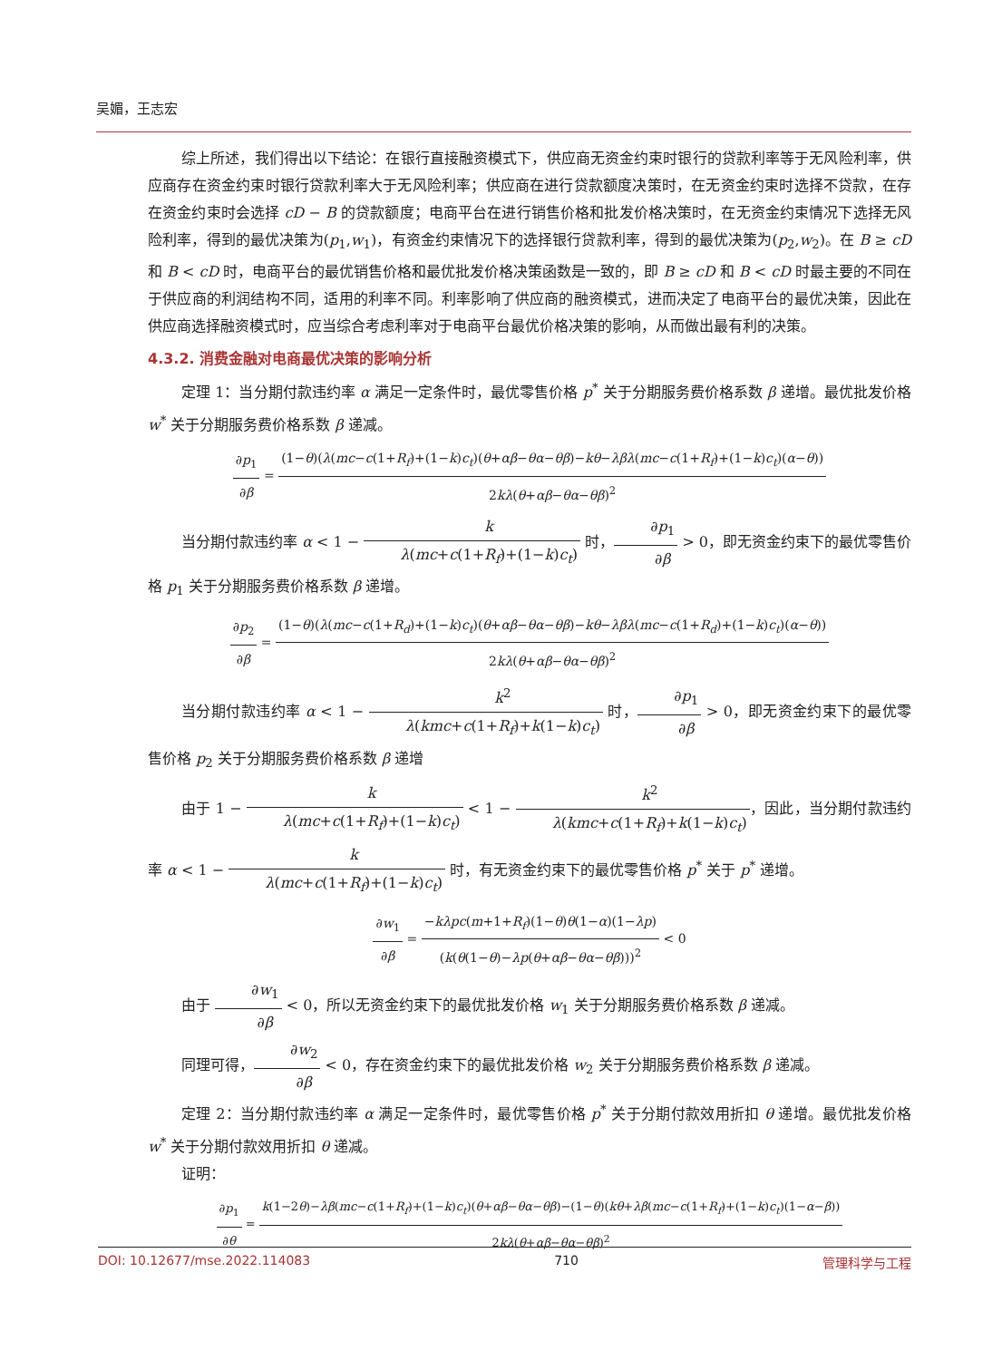吴媚，王志宏
综上所述，我们得出以下结论：在银行直接融资模式下，供应商无资金约束时银行的贷款利率等于无风险利率，供应商存在资金约束时银行贷款利率大于无风险利率；供应商在进行贷款额度决策时，在无资金约束时选择不贷款，在存在资金约束时会选择 cD − B 的贷款额度；电商平台在进行销售价格和批发价格决策时，在无资金约束情况下选择无风险利率，得到的最优决策为(p<sub>1</sub>,w<sub>1</sub>)，有资金约束情况下的选择银行贷款利率，得到的最优决策为(p<sub>2</sub>,w<sub>2</sub>)。在 B ≥ cD 和 B < cD 时，电商平台的最优销售价格和最优批发价格决策函数是一致的，即 B ≥ cD 和 B < cD 时最主要的不同在于供应商的利润结构不同，适用的利率不同。利率影响了供应商的融资模式，进而决定了电商平台的最优决策，因此在供应商选择融资模式时，应当综合考虑利率对于电商平台最优价格决策的影响，从而做出最有利的决策。
4.3.2. 消费金融对电商最优决策的影响分析
定理 1：当分期付款违约率 α 满足一定条件时，最优零售价格 p<sup>*</sup> 关于分期服务费价格系数 β 递增。最优批发价格 w<sup>*</sup> 关于分期服务费价格系数 β 递减。
∂p<sub>1</sub> ∂β = (1−θ)(λ(mc−c(1+R<sub>f</sub>)+(1−k)c<sub>t</sub>)(θ+αβ−θα−θβ)−kθ−λβλ(mc−c(1+R<sub>f</sub>)+(1−k)c<sub>t</sub>)(α−θ)) 2kλ(θ+αβ−θα−θβ)<sup>2</sup>
当分期付款违约率 α < 1 − k λ(mc+c(1+R<sub>f</sub>)+(1−k)c<sub>t</sub>) 时，∂p<sub>1</sub> ∂β > 0，即无资金约束下的最优零售价格 p<sub>1</sub> 关于分期服务费价格系数 β 递增。
∂p<sub>2</sub> ∂β = (1−θ)(λ(mc−c(1+R<sub>d</sub>)+(1−k)c<sub>t</sub>)(θ+αβ−θα−θβ)−kθ−λβλ(mc−c(1+R<sub>d</sub>)+(1−k)c<sub>t</sub>)(α−θ)) 2kλ(θ+αβ−θα−θβ)<sup>2</sup>
当分期付款违约率 α < 1 − k<sup>2</sup> λ(kmc+c(1+R<sub>f</sub>)+k(1−k)c<sub>t</sub>) 时，∂p<sub>1</sub> ∂β > 0，即无资金约束下的最优零售价格 p<sub>2</sub> 关于分期服务费价格系数 β 递增
由于 1 − k λ(mc+c(1+R<sub>f</sub>)+(1−k)c<sub>t</sub>) < 1 − k<sup>2</sup> λ(kmc+c(1+R<sub>f</sub>)+k(1−k)c<sub>t</sub>)，因此，当分期付款违约率 α < 1 − k λ(mc+c(1+R<sub>f</sub>)+(1−k)c<sub>t</sub>) 时，有无资金约束下的最优零售价格 p<sup>*</sup> 关于 p<sup>*</sup> 递增。
∂w<sub>1</sub> ∂β = −kλpc(m+1+R<sub>f</sub>)(1−θ)θ(1−α)(1−λp) (k(θ(1−θ)−λp(θ+αβ−θα−θβ)))<sup>2</sup> < 0
由于 ∂w<sub>1</sub> ∂β < 0，所以无资金约束下的最优批发价格 w<sub>1</sub> 关于分期服务费价格系数 β 递减。
同理可得，∂w<sub>2</sub> ∂β < 0，存在资金约束下的最优批发价格 w<sub>2</sub> 关于分期服务费价格系数 β 递减。
定理 2：当分期付款违约率 α 满足一定条件时，最优零售价格 p<sup>*</sup> 关于分期付款效用折扣 θ 递增。最优批发价格 w<sup>*</sup> 关于分期付款效用折扣 θ 递减。
证明：
∂p<sub>1</sub> ∂θ = k(1−2θ)−λβ(mc−c(1+R<sub>f</sub>)+(1−k)c<sub>t</sub>)(θ+αβ−θα−θβ)−(1−θ)(kθ+λβ(mc−c(1+R<sub>f</sub>)+(1−k)c<sub>t</sub>)(1−α−β)) 2kλ(θ+αβ−θα−θβ)<sup>2</sup>
DOI: 10.12677/mse.2022.114083 710 管理科学与工程